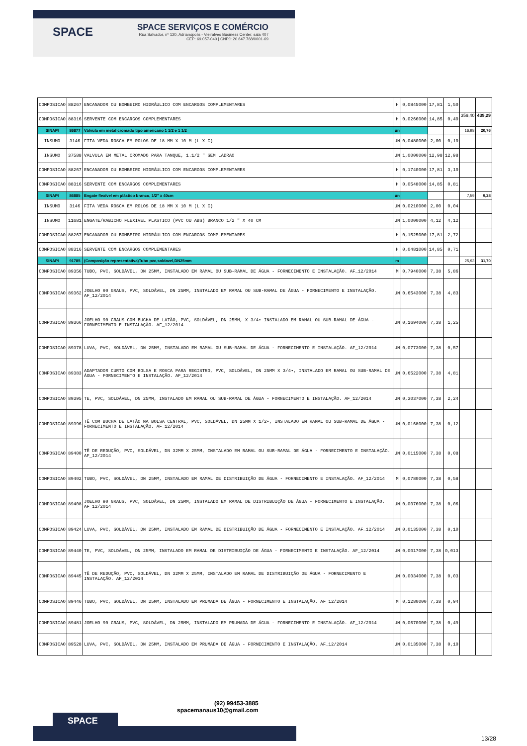SPACE
SPACE SERVIÇOS E COMÉRCIO
Rua Salvador, nº 120, Adrianópolis - Vieiralves Business Center, sala 407
CEP: 69.057-040 | CNPJ: 20.647.768/0001-69
| COMPOSICAO | 88267 | ENCANADOR OU BOMBEIRO HIDRÁULICO COM ENCARGOS COMPLEMENTARES | H | 0,0845000 | 17,81 | 1,50 | | |
| COMPOSICAO | 88316 | SERVENTE COM ENCARGOS COMPLEMENTARES | H | 0,0266000 | 14,85 | 0,40 | 359,40 | 439,29 |
| SINAPI | 86877 | Válvula em metal cromado tipo americano 1 1/2 e 1 1/2 | un | | | | 16,98 | 20,76 |
| INSUMO | 3146 | FITA VEDA ROSCA EM ROLOS DE 18 MM X 10 M (L X C) | UN | 0,0480000 | 2,00 | 0,10 | | |
| INSUMO | 37588 | VALVULA EM METAL CROMADO PARA TANQUE, 1.1/2 " SEM LADRAO | UN | 1,0000000 | 12,98 | 12,98 | | |
| COMPOSICAO | 88267 | ENCANADOR OU BOMBEIRO HIDRÁULICO COM ENCARGOS COMPLEMENTARES | H | 0,1740000 | 17,81 | 3,10 | | |
| COMPOSICAO | 88316 | SERVENTE COM ENCARGOS COMPLEMENTARES | H | 0,0548000 | 14,85 | 0,81 | | |
| SINAPI | 86885 | Engate flexível em plástico branco, 1/2" x 40cm | un | | | | 7,59 | 9,28 |
| INSUMO | 3146 | FITA VEDA ROSCA EM ROLOS DE 18 MM X 10 M (L X C) | UN | 0,0210000 | 2,00 | 0,04 | | |
| INSUMO | 11681 | ENGATE/RABICHO FLEXIVEL PLASTICO (PVC OU ABS) BRANCO 1/2 " X 40 CM | UN | 1,0000000 | 4,12 | 4,12 | | |
| COMPOSICAO | 88267 | ENCANADOR OU BOMBEIRO HIDRÁULICO COM ENCARGOS COMPLEMENTARES | H | 0,1525000 | 17,81 | 2,72 | | |
| COMPOSICAO | 88316 | SERVENTE COM ENCARGOS COMPLEMENTARES | H | 0,0481000 | 14,85 | 0,71 | | |
| SINAPI | 91785 | (Composição representativa)Tubo pvc,soldavel,DN25mm | m | | | | 25,93 | 31,70 |
| COMPOSICAO | 89356 | TUBO, PVC, SOLDÁVEL, DN 25MM, INSTALADO EM RAMAL OU SUB-RAMAL DE ÁGUA - FORNECIMENTO E INSTALAÇÃO. AF_12/2014 | M | 0,7940000 | 7,38 | 5,86 | | |
| COMPOSICAO | 89362 | JOELHO 90 GRAUS, PVC, SOLDÁVEL, DN 25MM, INSTALADO EM RAMAL OU SUB-RAMAL DE ÁGUA - FORNECIMENTO E INSTALAÇÃO. AF_12/2014 | UN | 0,6543000 | 7,38 | 4,83 | | |
| COMPOSICAO | 89366 | JOELHO 90 GRAUS COM BUCHA DE LATÃO, PVC, SOLDÁVEL, DN 25MM, X 3/4• INSTALADO EM RAMAL OU SUB-RAMAL DE ÁGUA - FORNECIMENTO E INSTALAÇÃO. AF_12/2014 | UN | 0,1694000 | 7,38 | 1,25 | | |
| COMPOSICAO | 89378 | LUVA, PVC, SOLDÁVEL, DN 25MM, INSTALADO EM RAMAL OU SUB-RAMAL DE ÁGUA - FORNECIMENTO E INSTALAÇÃO. AF_12/2014 | UN | 0,0773000 | 7,38 | 0,57 | | |
| COMPOSICAO | 89383 | ADAPTADOR CURTO COM BOLSA E ROSCA PARA REGISTRO, PVC, SOLDÁVEL, DN 25MM X 3/4•, INSTALADO EM RAMAL OU SUB-RAMAL DE ÁGUA - FORNECIMENTO E INSTALAÇÃO. AF_12/2014 | UN | 0,6522000 | 7,38 | 4,81 | | |
| COMPOSICAO | 89395 | TE, PVC, SOLDÁVEL, DN 25MM, INSTALADO EM RAMAL OU SUB-RAMAL DE ÁGUA - FORNECIMENTO E INSTALAÇÃO. AF_12/2014 | UN | 0,3037000 | 7,38 | 2,24 | | |
| COMPOSICAO | 89396 | TÊ COM BUCHA DE LATÃO NA BOLSA CENTRAL, PVC, SOLDÁVEL, DN 25MM X 1/2•, INSTALADO EM RAMAL OU SUB-RAMAL DE ÁGUA - FORNECIMENTO E INSTALAÇÃO. AF_12/2014 | UN | 0,0168000 | 7,38 | 0,12 | | |
| COMPOSICAO | 89400 | TÊ DE REDUÇÃO, PVC, SOLDÁVEL, DN 32MM X 25MM, INSTALADO EM RAMAL OU SUB-RAMAL DE ÁGUA - FORNECIMENTO E INSTALAÇÃO. AF_12/2014 | UN | 0,0115000 | 7,38 | 0,08 | | |
| COMPOSICAO | 89402 | TUBO, PVC, SOLDÁVEL, DN 25MM, INSTALADO EM RAMAL DE DISTRIBUIÇÃO DE ÁGUA - FORNECIMENTO E INSTALAÇÃO. AF_12/2014 | M | 0,0780000 | 7,38 | 0,58 | | |
| COMPOSICAO | 89408 | JOELHO 90 GRAUS, PVC, SOLDÁVEL, DN 25MM, INSTALADO EM RAMAL DE DISTRIBUIÇÃO DE ÁGUA - FORNECIMENTO E INSTALAÇÃO. AF_12/2014 | UN | 0,0076000 | 7,38 | 0,06 | | |
| COMPOSICAO | 89424 | LUVA, PVC, SOLDÁVEL, DN 25MM, INSTALADO EM RAMAL DE DISTRIBUIÇÃO DE ÁGUA - FORNECIMENTO E INSTALAÇÃO. AF_12/2014 | UN | 0,0135000 | 7,38 | 0,10 | | |
| COMPOSICAO | 89440 | TE, PVC, SOLDÁVEL, DN 25MM, INSTALADO EM RAMAL DE DISTRIBUIÇÃO DE ÁGUA - FORNECIMENTO E INSTALAÇÃO. AF_12/2014 | UN | 0,0017000 | 7,38 | 0,013 | | |
| COMPOSICAO | 89445 | TÊ DE REDUÇÃO, PVC, SOLDÁVEL, DN 32MM X 25MM, INSTALADO EM RAMAL DE DISTRIBUIÇÃO DE ÁGUA - FORNECIMENTO E INSTALAÇÃO. AF_12/2014 | UN | 0,0034000 | 7,38 | 0,03 | | |
| COMPOSICAO | 89446 | TUBO, PVC, SOLDÁVEL, DN 25MM, INSTALADO EM PRUMADA DE ÁGUA - FORNECIMENTO E INSTALAÇÃO. AF_12/2014 | M | 0,1280000 | 7,38 | 0,94 | | |
| COMPOSICAO | 89481 | JOELHO 90 GRAUS, PVC, SOLDÁVEL, DN 25MM, INSTALADO EM PRUMADA DE ÁGUA - FORNECIMENTO E INSTALAÇÃO. AF_12/2014 | UN | 0,0670000 | 7,38 | 0,49 | | |
| COMPOSICAO | 89528 | LUVA, PVC, SOLDÁVEL, DN 25MM, INSTALADO EM PRUMADA DE ÁGUA - FORNECIMENTO E INSTALAÇÃO. AF_12/2014 | UN | 0,0135000 | 7,38 | 0,10 | | |
SPACE
(92) 99453-3885
spacemanaus10@gmail.com
13/28